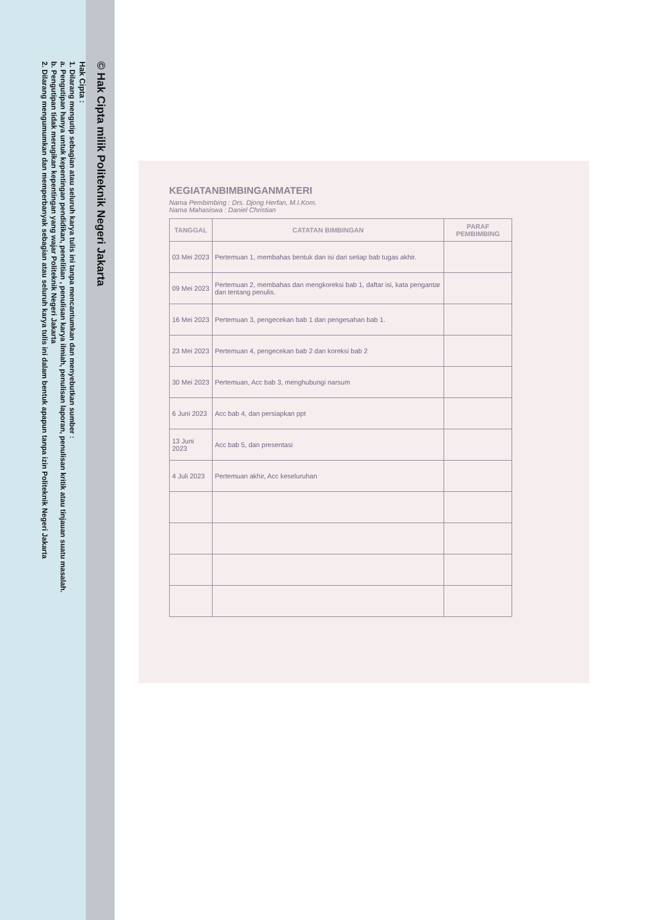© Hak Cipta milik Politeknik Negeri Jakarta
Hak Cipta :
1. Dilarang mengutip sebagian atau seluruh karya tulis ini tanpa mencantumkan dan menyebutkan sumber :
a. Pengutipan hanya untuk kepentingan pendidikan, penelitian , penulisan karya ilmiah, penulisan laporan, penulisan kritik atau tinjauan suatu masalah.
b. Pengutipan tidak merugikan kepentingan yang wajar Politeknik Negeri Jakarta
2. Dilarang mengumumkan dan memperbanyak sebagian atau seluruh karya tulis ini dalam bentuk apapun tanpa izin Politeknik Negeri Jakarta
KEGIATANBIMBINGANMATERI
Nama Pembimbing : Drs. Djong Herfan, M.I.Kom.
Nama Mahasiswa : Daniel Christian
| TANGGAL | CATATAN BIMBINGAN | PARAF PEMBIMBING |
| --- | --- | --- |
| 03 Mei 2023 | Pertemuan 1, membahas bentuk dan isi dari setiap bab tugas akhir. | |
| 09 Mei 2023 | Pertemuan 2, membahas dan mengkoreksi bab 1, daftar isi, kata pengantar dan tentang penulis. | |
| 16 Mei 2023 | Pertemuan 3, pengecekan bab 1 dan pengesahan bab 1. | |
| 23 Mei 2023 | Pertemuan 4, pengecekan bab 2 dan koreksi bab 2 | |
| 30 Mei 2023 | Pertemuan, Acc bab 3, menghubungi narsum | |
| 6 Juni 2023 | Acc bab 4, dan persiapkan ppt | |
| 13 Juni 2023 | Acc bab 5, dan presentasi | |
| 4 Juli 2023 | Pertemuan akhir, Acc keseluruhan | |